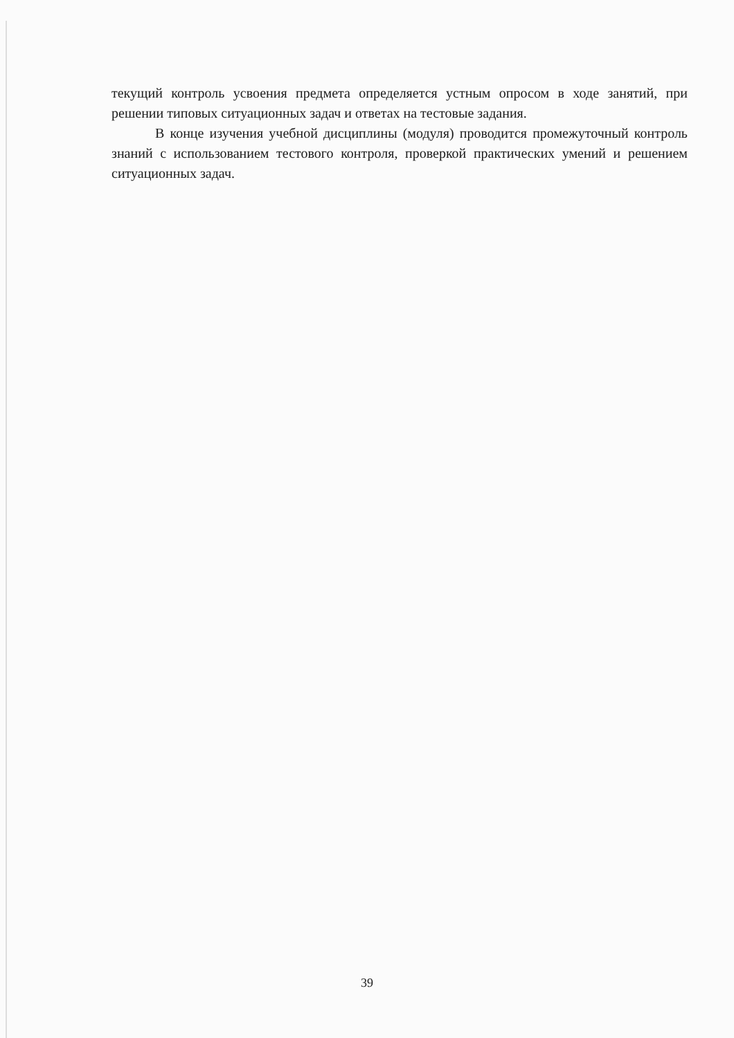текущий контроль усвоения предмета определяется устным опросом в ходе занятий, при решении типовых ситуационных задач и ответах на тестовые задания.
В конце изучения учебной дисциплины (модуля) проводится промежуточный контроль знаний с использованием тестового контроля, проверкой практических умений и решением ситуационных задач.
39